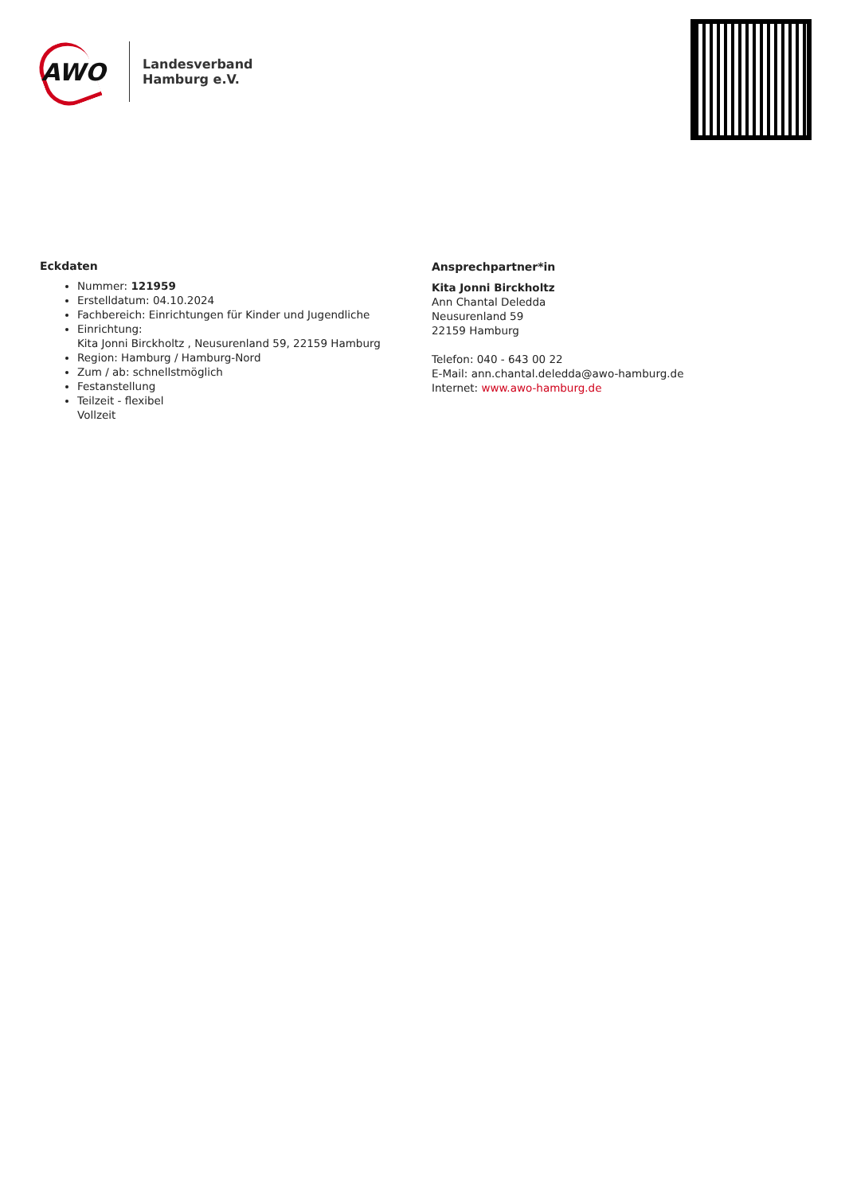AWO
Landesverband
Hamburg e.V.
Eckdaten
Nummer: 121959
Erstelldatum: 04.10.2024
Fachbereich: Einrichtungen für Kinder und Jugendliche
Einrichtung:
Kita Jonni Birckholtz , Neusurenland 59, 22159 Hamburg
Region: Hamburg / Hamburg-Nord
Zum / ab: schnellstmöglich
Festanstellung
Teilzeit - flexibel
Vollzeit
Ansprechpartner*in
Kita Jonni Birckholtz
Ann Chantal Deledda
Neusurenland 59
22159 Hamburg
Telefon: 040 - 643 00 22
E-Mail: ann.chantal.deledda@awo-hamburg.de
Internet: www.awo-hamburg.de